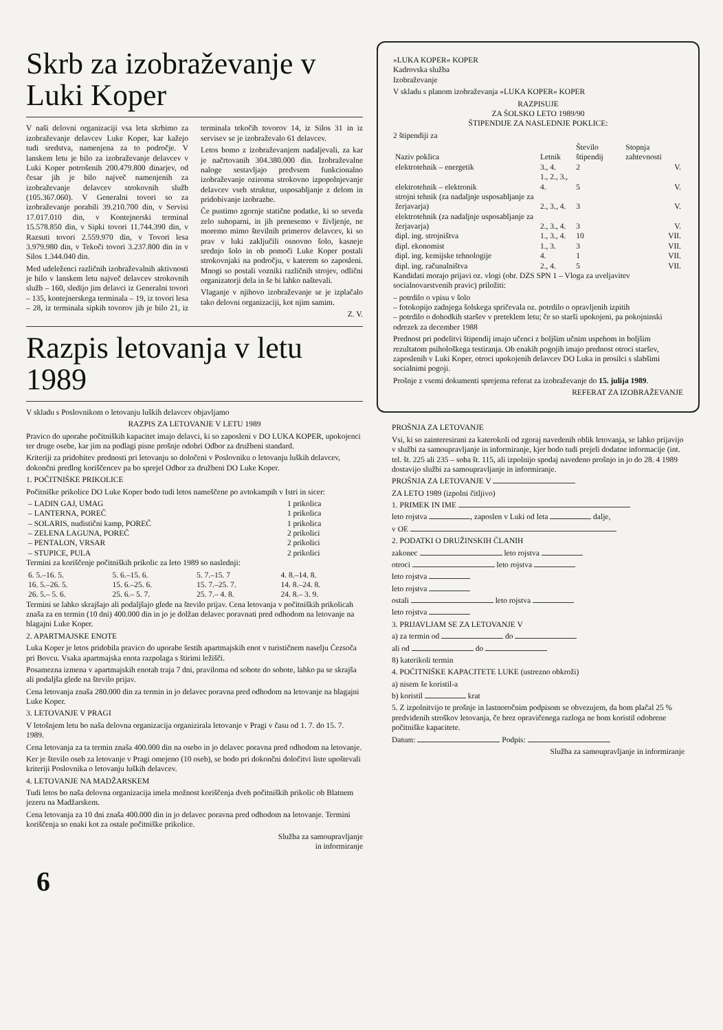Skrb za izobraževanje v Luki Koper
V naši delovni organizaciji vsa leta skrbimo za izobraževanje delavcev Luke Koper, kar kažejo tudi sredstva, namenjena za to področje. V lanskem letu je bilo za izobraževanje delavcev v Luki Koper potrošenih 200.479.800 dinarjev, od česar jih je bilo največ namenjenih za izobraževanje delavcev strokovnih služb (105.367.060). V Generalni tovori so za izobraževanje porabili 39.210.700 din, v Servisi 17.017.010 din, v Kontejnerski terminal 15.578.850 din, v Sipki tovori 11.744.390 din, v Razsuti tovori 2.559.970 din, v Tovori lesa 3.979.980 din, v Tekoči tovori 3.237.800 din in v Silos 1.344.040 din.
Med udeleženci različnih izobraževalnih aktivnosti je bilo v lanskem letu največ delavcev strokovnih služb – 160, sledijo jim delavci iz Generalni tovori – 135, kontejnerskega terminala – 19, iz tovori lesa – 28, iz terminala sipkih tovorov jih je bilo 21, iz terminala tekočih tovorov 14, iz Silos 31 in iz servisev se je izobraževalo 61 delavcev.
Letos bomo z izobraževanjem nadaljevali, za kar je načrtovanih 304.380.000 din. Izobraževalne naloge sestavljajo predvsem funkcionalno izobraževanje oziroma strokovno izpopolnjevanje delavcev vseh struktur, usposabljanje z delom in pridobivanje izobrazbe.
Če pustimo zgornje statične podatke, ki so seveda zelo suhoparni, in jih prenesemo v življenje, ne moremo mimo številnih primerov delavcev, ki so prav v luki zaključili osnovno šolo, kasneje srednjo šolo in ob pomoči Luke Koper postali strokovnjaki na področju, v katerem so zaposleni. Mnogi so postali vozniki različnih strojev, odlični organizatorji dela in še bi lahko naštevali.
Vlaganje v njihovo izobraževanje se je izplačalo tako delovni organizaciji, kot njim samim.
Z. V.
Razpis letovanja v letu 1989
V skladu s Poslovnikom o letovanju luških delavcev objavljamo
RAZPIS ZA LETOVANJE V LETU 1989
Pravico do uporabe počitniških kapacitet imajo delavci, ki so zaposleni v DO LUKA KOPER, upokojenci ter druge osebe, kar jim na podlagi pisne prošnje odobri Odbor za družbeni standard.
Kriteriji za pridobitev prednosti pri letovanju so določeni v Poslovniku o letovanju luških delavcev, dokončni predlog koriščencev pa bo sprejel Odbor za družbeni DO Luke Koper.
1. POČITNIŠKE PRIKOLICE
Počitniške prikolice DO Luke Koper bodo tudi letos nameščene po avtokampih v Istri in sicer:
| – LADIN GAJ, UMAG | 1 prikolica |
| – LANTERNA, POREČ | 1 prikolica |
| – SOLARIS, nudistični kamp, POREČ | 1 prikolica |
| – ZELENA LAGUNA, POREČ | 2 prikolici |
| – PENTALON, VRSAR | 2 prikolici |
| – STUPICE, PULA | 2 prikolici |
Termini za koriščenje počitniških prikolic za leto 1989 so naslednji:
| 6. 5.–16. 5. | 5. 6.–15. 6. | 5. 7.–15. 7 | 4. 8.–14. 8. |
| 16. 5.–26. 5. | 15. 6.–25. 6. | 15. 7.–25. 7. | 14. 8.–24. 8. |
| 26. 5.– 5. 6. | 25. 6.– 5. 7. | 25. 7.– 4. 8. | 24. 8.– 3. 9. |
Termini se lahko skrajšajo ali podaljšajo glede na število prijav. Cena letovanja v počitniških prikolicah znaša za en termin (10 dni) 400.000 din in jo je dolžan delavec poravnati pred odhodom na letovanje na blagajni Luke Koper.
2. APARTMAJSKE ENOTE
Luka Koper je letos pridobila pravico do uporabe šestih apartmajskih enot v turističnem naselju Čezsoča pri Bovcu. Vsaka apartmajska enota razpolaga s štirimi ležišči.
Posamezna izmena v apartmajskih enotah traja 7 dni, praviloma od sobote do sobote, lahko pa se skrajša ali podaljša glede na število prijav.
Cena letovanja znaša 280.000 din za termin in jo delavec poravna pred odhodom na letovanje na blagajni Luke Koper.
3. LETOVANJE V PRAGI
V letošnjem letu bo naša delovna organizacija organizirala letovanje v Pragi v času od 1. 7. do 15. 7. 1989.
Cena letovanja za ta termin znaša 400.000 din na osebo in jo delavec poravna pred odhodom na letovanje.
Ker je število oseb za letovanje v Pragi omejeno (10 oseb), se bodo pri dokončni določitvi liste upoštevali kriteriji Poslovnika o letovanju luških delavcev.
4. LETOVANJE NA MADŽARSKEM
Tudi letos bo naša delovna organizacija imela možnost koriščenja dveh počitniških prikolic ob Blatnem jezeru na Madžarskem.
Cena letovanja za 10 dni znaša 400.000 din in jo delavec poravna pred odhodom na letovanje. Termini koriščenja so enaki kot za ostale počitniške prikolice.
Služba za samoupravljanje
in informiranje
6
»LUKA KOPER« KOPER
Kadrovska služba
Izobraževanje
V skladu s planom izobraževanja »LUKA KOPER« KOPER
RAZPISUJE
ZA ŠOLSKO LETO 1989/90
ŠTIPENDIJE ZA NASLEDNJE POKLICE:
2 štipendiji za
| Naziv poklica | Letnik | Število štipendij | Stopnja zahtevnosti |
| --- | --- | --- | --- |
| elektrotehnik – energetik | 3., 4. | 2 | V. |
| elektrotehnik – elektronik | 1., 2., 3., 4. | 5 | V. |
| strojni tehnik (za nadaljnje usposabljanje za žerjavarja) | 2., 3., 4. | 3 | V. |
| elektrotehnik (za nadaljnje usposabljanje za žerjavarja) | 2., 3., 4. | 3 | V. |
| dipl. ing. strojništva | 1., 3., 4. | 10 | VII. |
| dipl. ekonomist | 1., 3. | 3 | VII. |
| dipl. ing. kemijske tehnologije | 4. | 1 | VII. |
| dipl. ing. računalništva | 2., 4. | 5 | VII. |
Kandidati morajo prijavi oz. vlogi (obr. DZS SPN 1 – Vloga za uveljavitev socialnovarstvenih pravic) priložiti:
– potrdilo o vpisu v šolo
– fotokopijo zadnjega šolskega spričevala oz. potrdilo o opravljenih izpitih
– potrdilo o dohodkih staršev v preteklem letu; če so starši upokojeni, pa pokojninski odrezek za december 1988
Prednost pri podelitvi štipendij imajo učenci z boljšim učnim uspehom in boljšim rezultatom psihološkega testiranja. Ob enakih pogojih imajo prednost otroci staršev, zaposlenih v Luki Koper, otroci upokojenih delavcev DO Luka in prosilci s slabšimi socialnimi pogoji.
Prošnje z vsemi dokumenti sprejema referat za izobraževanje do 15. julija 1989.
REFERAT ZA IZOBRAŽEVANJE
PROŠNJA ZA LETOVANJE
Vsi, ki so zainteresirani za katerokoli od zgoraj navedenih oblik letovanja, se lahko prijavijo v službi za samoupravljanje in informiranje, kjer bodo tudi prejeli dodatne informacije (int. tel. št. 225 ali 235 – soba št. 115, ali izpolnijo spodaj navedeno prošnjo in jo do 28. 4 1989 dostavijo službi za samoupravljanje in informiranje.
PROŠNJA ZA LETOVANJE V
ZA LETO 1989 (izpolni čitljivo)
1. PRIMEK IN IME
leto rojstva , zaposlen v Luki od leta dalje,
v OE
2. PODATKI O DRUŽINSKIH ČLANIH
zakonec leto rojstva
otroci leto rojstva
leto rojstva
leto rojstva
ostali leto rojstva
leto rojstva
3. PRIJAVLJAM SE ZA LETOVANJE V
a) za termin od do
ali od do
8) katerikoli termin
4. POČITNIŠKE KAPACITETE LUKE (ustrezno obkroži)
a) nisem še koristil-a
b) koristil krat
5. Z izpolnitvijo te prošnje in lastnoročnim podpisom se obvezujem, da bom plačal 25 % predvidenih stroškov letovanja, če brez opravičenega razloga ne bom koristil odobrene počitniške kapacitete.
Datum: Podpis:
Služba za samoupravljanje in informiranje